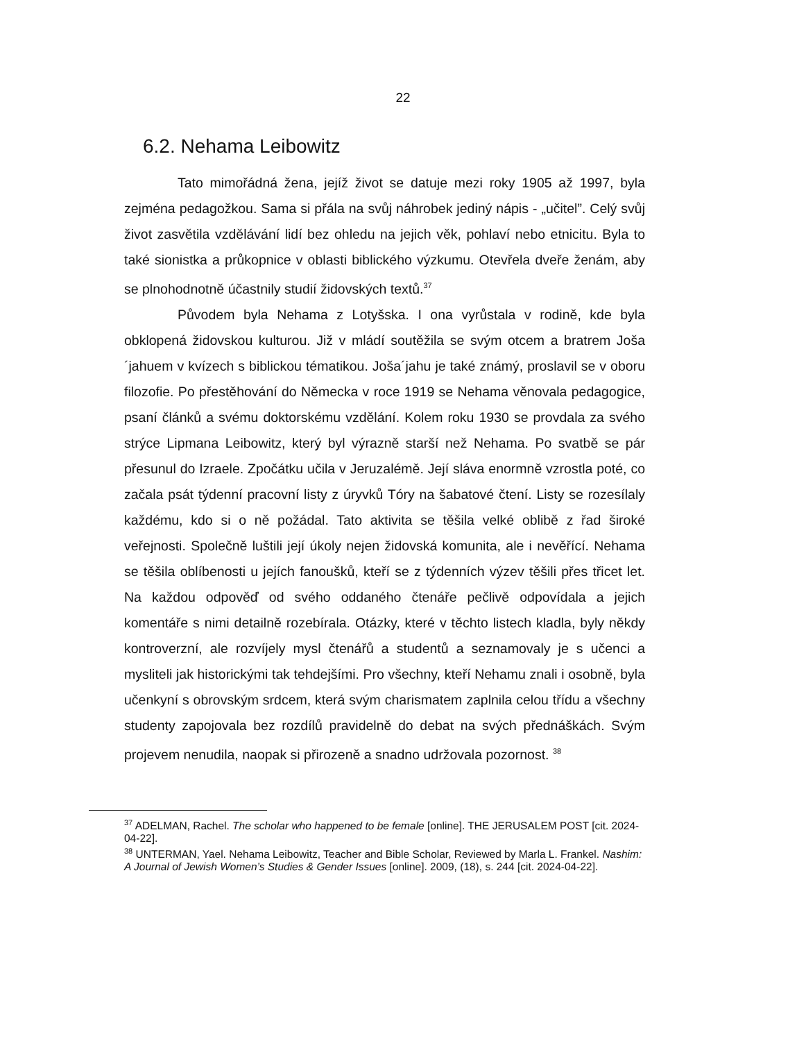22
6.2. Nehama Leibowitz
Tato mimořádná žena, jejíž život se datuje mezi roky 1905 až 1997, byla zejména pedagožkou. Sama si přála na svůj náhrobek jediný nápis - „učitel”. Celý svůj život zasvětila vzdělávání lidí bez ohledu na jejich věk, pohlaví nebo etnicitu. Byla to také sionistka a průkopnice v oblasti biblického výzkumu. Otevřela dveře ženám, aby se plnohodnotně účastnily studií židovských textů.<sup>37</sup>
Původem byla Nehama z Lotyšska. I ona vyrůstala v rodině, kde byla obklopená židovskou kulturou. Již v mládí soutěžila se svým otcem a bratrem Joša´jahuem v kvízech s biblickou tématikou. Joša´jahu je také známý, proslavil se v oboru filozofie. Po přestěhování do Německa v roce 1919 se Nehama věnovala pedagogice, psaní článků a svému doktorskému vzdělání. Kolem roku 1930 se provdala za svého strýce Lipmana Leibowitz, který byl výrazně starší než Nehama. Po svatbě se pár přesunul do Izraele. Zpočátku učila v Jeruzalémě. Její sláva enormně vzrostla poté, co začala psát týdenní pracovní listy z úryvků Tóry na šabatové čtení. Listy se rozesílaly každému, kdo si o ně požádal. Tato aktivita se těšila velké oblibě z řad široké veřejnosti. Společně luštili její úkoly nejen židovská komunita, ale i nevěřící. Nehama se těšila oblíbenosti u jejích fanoušků, kteří se z týdenních výzev těšili přes třicet let. Na každou odpověď od svého oddaného čtenáře pečlivě odpovídala a jejich komentáře s nimi detailně rozebírala. Otázky, které v těchto listech kladla, byly někdy kontroverzní, ale rozvíjely mysl čtenářů a studentů a seznamovaly je s učenci a mysliteli jak historickými tak tehdejšími. Pro všechny, kteří Nehamu znali i osobně, byla učenkyní s obrovským srdcem, která svým charismatem zaplnila celou třídu a všechny studenty zapojovala bez rozdílů pravidelně do debat na svých přednáškách. Svým projevem nenudila, naopak si přirozeně a snadno udržovala pozornost. <sup>38</sup>
<sup>37</sup> ADELMAN, Rachel. The scholar who happened to be female [online]. THE JERUSALEM POST [cit. 2024-04-22].
<sup>38</sup> UNTERMAN, Yael. Nehama Leibowitz, Teacher and Bible Scholar, Reviewed by Marla L. Frankel. Nashim: A Journal of Jewish Women’s Studies & Gender Issues [online]. 2009, (18), s. 244 [cit. 2024-04-22].